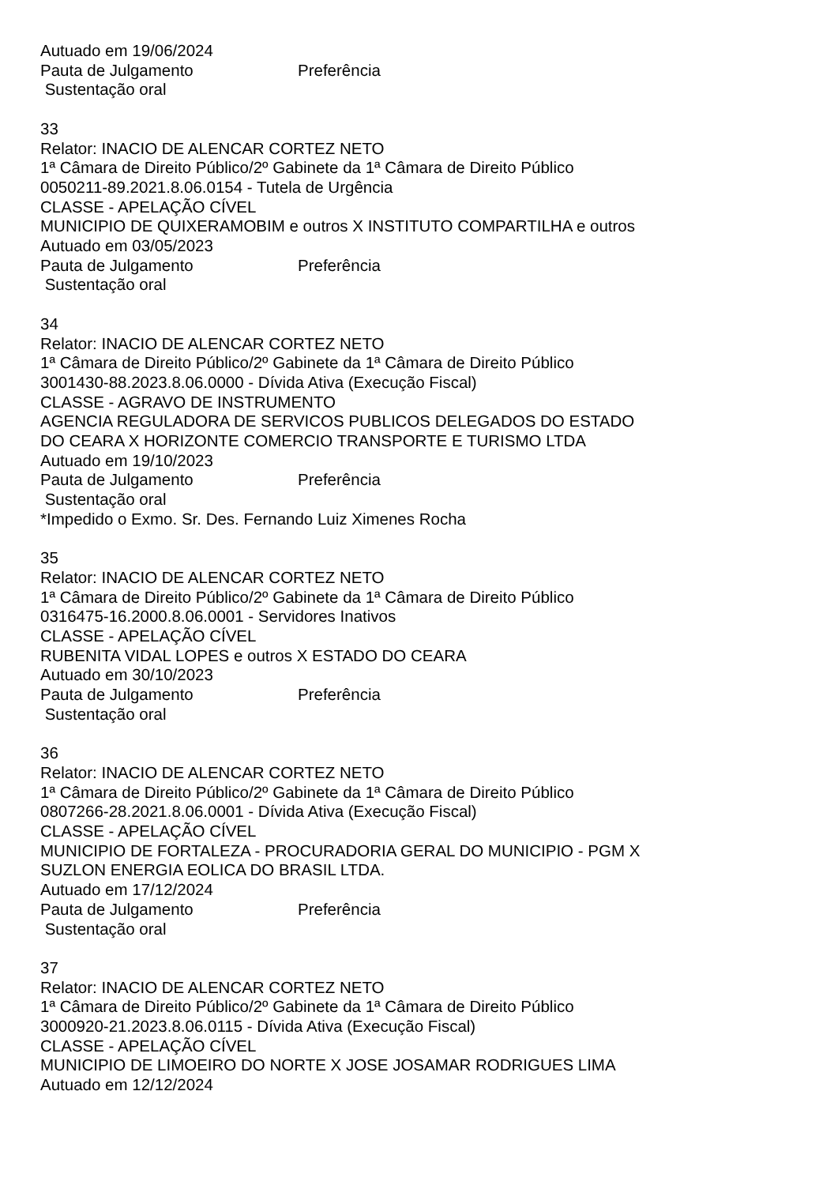Autuado em 19/06/2024
Pauta de Julgamento Preferência
Sustentação oral
33
Relator: INACIO DE ALENCAR CORTEZ NETO
1ª Câmara de Direito Público/2º Gabinete da 1ª Câmara de Direito Público
0050211-89.2021.8.06.0154 - Tutela de Urgência
CLASSE - APELAÇÃO CÍVEL
MUNICIPIO DE QUIXERAMOBIM e outros X INSTITUTO COMPARTILHA e outros
Autuado em 03/05/2023
Pauta de Julgamento Preferência
Sustentação oral
34
Relator: INACIO DE ALENCAR CORTEZ NETO
1ª Câmara de Direito Público/2º Gabinete da 1ª Câmara de Direito Público
3001430-88.2023.8.06.0000 - Dívida Ativa (Execução Fiscal)
CLASSE - AGRAVO DE INSTRUMENTO
AGENCIA REGULADORA DE SERVICOS PUBLICOS DELEGADOS DO ESTADO
DO CEARA X HORIZONTE COMERCIO TRANSPORTE E TURISMO LTDA
Autuado em 19/10/2023
Pauta de Julgamento Preferência
Sustentação oral
*Impedido o Exmo. Sr. Des. Fernando Luiz Ximenes Rocha
35
Relator: INACIO DE ALENCAR CORTEZ NETO
1ª Câmara de Direito Público/2º Gabinete da 1ª Câmara de Direito Público
0316475-16.2000.8.06.0001 - Servidores Inativos
CLASSE - APELAÇÃO CÍVEL
RUBENITA VIDAL LOPES e outros X ESTADO DO CEARA
Autuado em 30/10/2023
Pauta de Julgamento Preferência
Sustentação oral
36
Relator: INACIO DE ALENCAR CORTEZ NETO
1ª Câmara de Direito Público/2º Gabinete da 1ª Câmara de Direito Público
0807266-28.2021.8.06.0001 - Dívida Ativa (Execução Fiscal)
CLASSE - APELAÇÃO CÍVEL
MUNICIPIO DE FORTALEZA - PROCURADORIA GERAL DO MUNICIPIO - PGM X
SUZLON ENERGIA EOLICA DO BRASIL LTDA.
Autuado em 17/12/2024
Pauta de Julgamento Preferência
Sustentação oral
37
Relator: INACIO DE ALENCAR CORTEZ NETO
1ª Câmara de Direito Público/2º Gabinete da 1ª Câmara de Direito Público
3000920-21.2023.8.06.0115 - Dívida Ativa (Execução Fiscal)
CLASSE - APELAÇÃO CÍVEL
MUNICIPIO DE LIMOEIRO DO NORTE X JOSE JOSAMAR RODRIGUES LIMA
Autuado em 12/12/2024